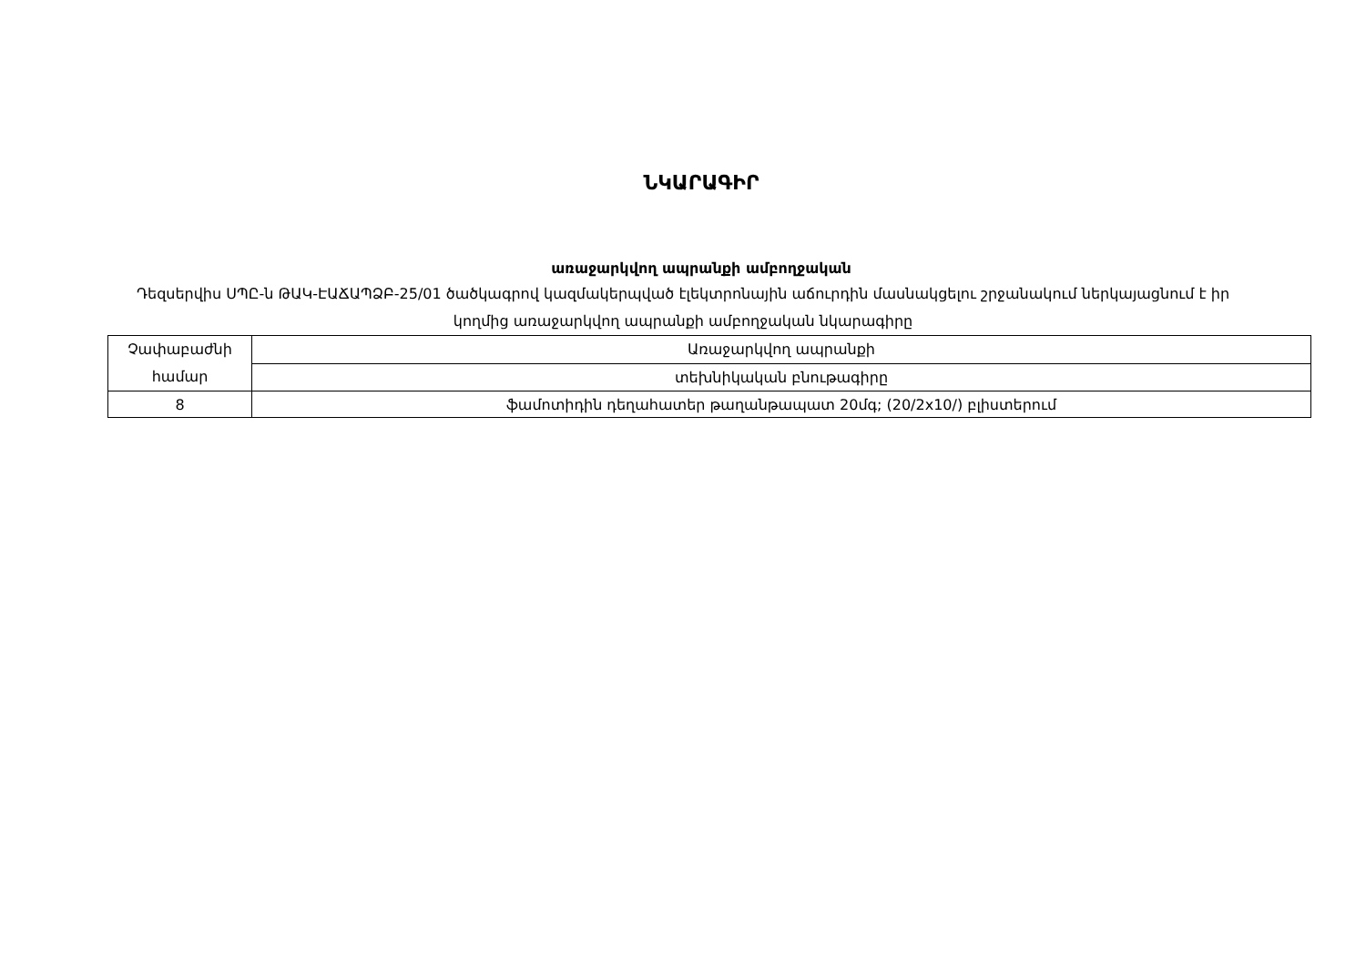ՆԿԱՐԱԳԻՐ
առաջարկվող ապրանքի ամբողջական
Դեզսերվիս ՍՊԸ-ն ԹԱԿ-ԷԱՃԱՊՁԲ-25/01 ծածկագրով կազմակերպված էլեկտրոնային աճուրդին մասնակցելու շրջանակում ներկայացնում է իր կողմից առաջարկվող ապրանքի ամբողջական նկարագիրը
| Չափաբաժնի համար | Առաջարկվող ապրանքի |
| | տեխնիկական բնութագիրը |
| 8 | ֆամոտիդին դեղահատեր թաղանթապատ 20մգ; (20/2x10/) բլիստերում |